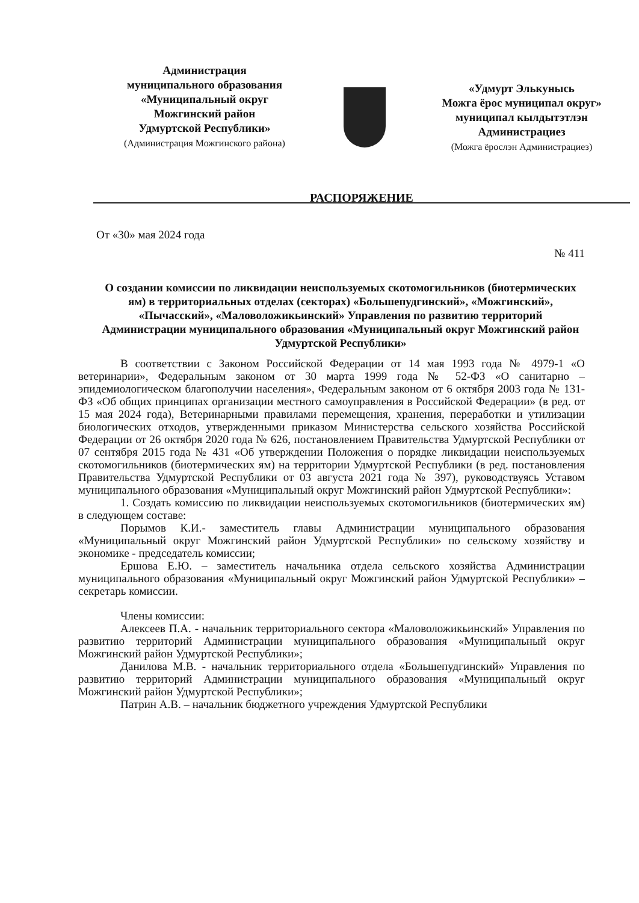Администрация
муниципального образования
«Муниципальный округ
Можгинский район
Удмуртской Республики»
(Администрация Можгинского района)
«Удмурт Элькунысь
Можга ёрос муниципал округ»
муниципал кылдытэтлэн
Администрациез
(Можга ёрослэн Администрациез)
РАСПОРЯЖЕНИЕ
От «30» мая 2024 года
№ 411
О создании комиссии по ликвидации неиспользуемых скотомогильников (биотермических ям) в территориальных отделах (секторах) «Большепудгинский», «Можгинский», «Пычасский», «Маловоложикьинский» Управления по развитию территорий Администрации муниципального образования «Муниципальный округ Можгинский район Удмуртской Республики»
В соответствии с Законом Российской Федерации от 14 мая 1993 года № 4979-1 «О ветеринарии», Федеральным законом от 30 марта 1999 года № 52-ФЗ «О санитарно – эпидемиологическом благополучии населения», Федеральным законом от 6 октября 2003 года № 131-ФЗ «Об общих принципах организации местного самоуправления в Российской Федерации» (в ред. от 15 мая 2024 года), Ветеринарными правилами перемещения, хранения, переработки и утилизации биологических отходов, утвержденными приказом Министерства сельского хозяйства Российской Федерации от 26 октября 2020 года № 626, постановлением Правительства Удмуртской Республики от 07 сентября 2015 года № 431 «Об утверждении Положения о порядке ликвидации неиспользуемых скотомогильников (биотермических ям) на территории Удмуртской Республики (в ред. постановления Правительства Удмуртской Республики от 03 августа 2021 года № 397), руководствуясь Уставом муниципального образования «Муниципальный округ Можгинский район Удмуртской Республики»:
1. Создать комиссию по ликвидации неиспользуемых скотомогильников (биотермических ям) в следующем составе:
Порымов К.И.- заместитель главы Администрации муниципального образования «Муниципальный округ Можгинский район Удмуртской Республики» по сельскому хозяйству и экономике - председатель комиссии;
Ершова Е.Ю. – заместитель начальника отдела сельского хозяйства Администрации муниципального образования «Муниципальный округ Можгинский район Удмуртской Республики» – секретарь комиссии.
Члены комиссии:
Алексеев П.А. - начальник территориального сектора «Маловоложикьинский» Управления по развитию территорий Администрации муниципального образования «Муниципальный округ Можгинский район Удмуртской Республики»;
Данилова М.В. - начальник территориального отдела «Большепудгинский» Управления по развитию территорий Администрации муниципального образования «Муниципальный округ Можгинский район Удмуртской Республики»;
Патрин А.В. – начальник бюджетного учреждения Удмуртской Республики